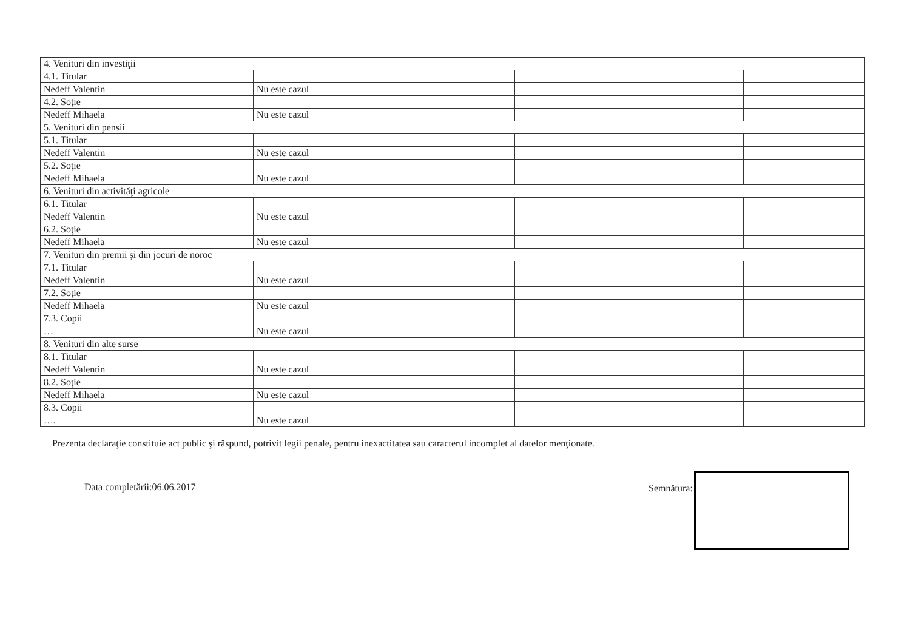| 4. Venituri din investiţii | | | |
| 4.1. Titular | | | |
| Nedeff Valentin | Nu este cazul | | |
| 4.2. Soţie | | | |
| Nedeff Mihaela | Nu este cazul | | |
| 5. Venituri din pensii | | | |
| 5.1. Titular | | | |
| Nedeff Valentin | Nu este cazul | | |
| 5.2. Soţie | | | |
| Nedeff Mihaela | Nu este cazul | | |
| 6. Venituri din activităţi agricole | | | |
| 6.1. Titular | | | |
| Nedeff Valentin | Nu este cazul | | |
| 6.2. Soţie | | | |
| Nedeff Mihaela | Nu este cazul | | |
| 7. Venituri din premii şi din jocuri de noroc | | | |
| 7.1. Titular | | | |
| Nedeff Valentin | Nu este cazul | | |
| 7.2. Soţie | | | |
| Nedeff Mihaela | Nu este cazul | | |
| 7.3. Copii | | | |
| … | Nu este cazul | | |
| 8. Venituri din alte surse | | | |
| 8.1. Titular | | | |
| Nedeff Valentin | Nu este cazul | | |
| 8.2. Soţie | | | |
| Nedeff Mihaela | Nu este cazul | | |
| 8.3. Copii | | | |
| …. | Nu este cazul | | |
Prezenta declaraţie constituie act public şi răspund, potrivit legii penale, pentru inexactitatea sau caracterul incomplet al datelor menţionate.
Data completării:06.06.2017 Semnătura: